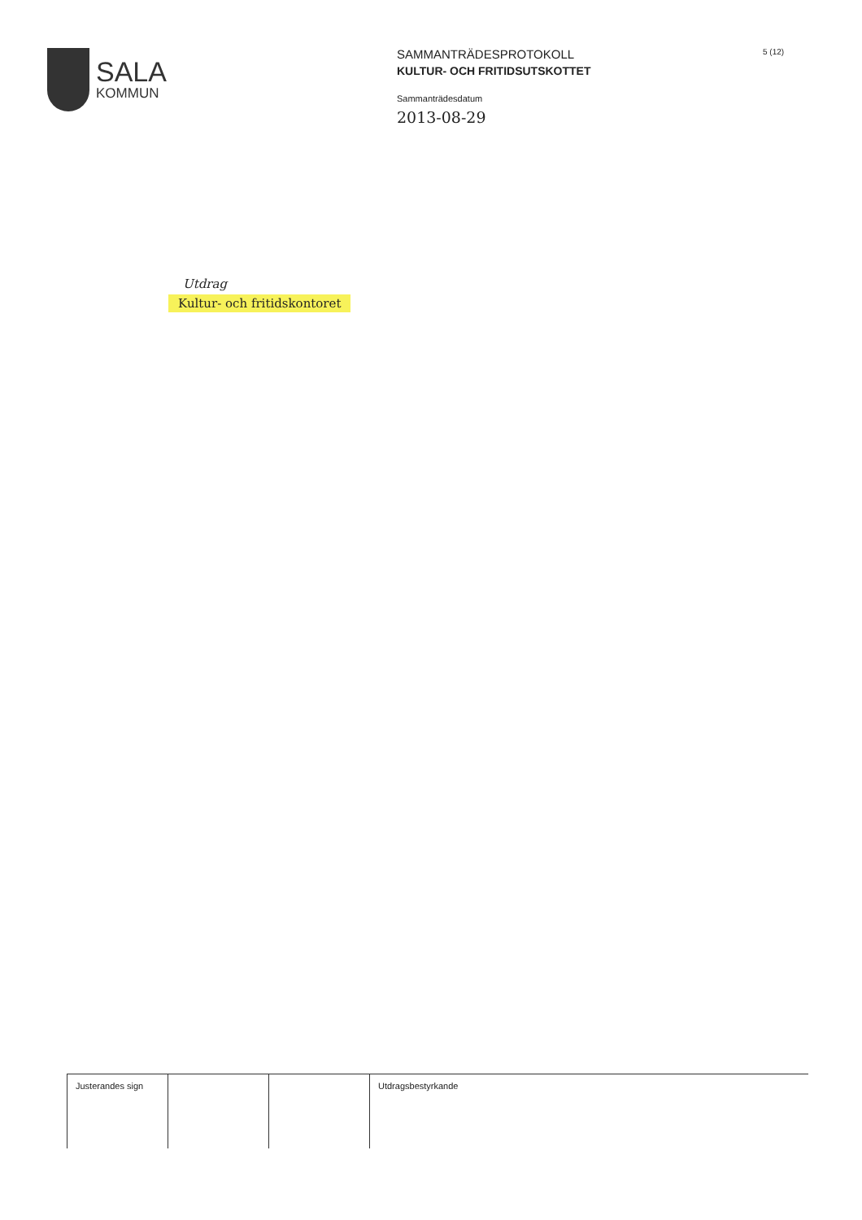SALA
KOMMUN
SAMMANTRÄDESPROTOKOLL
KULTUR- OCH FRITIDSUTSKOTTET
Sammanträdesdatum
2013-08-29
5 (12)
Utdrag
Kultur- och fritidskontoret
| Justerandes sign | | | Utdragsbestyrkande |